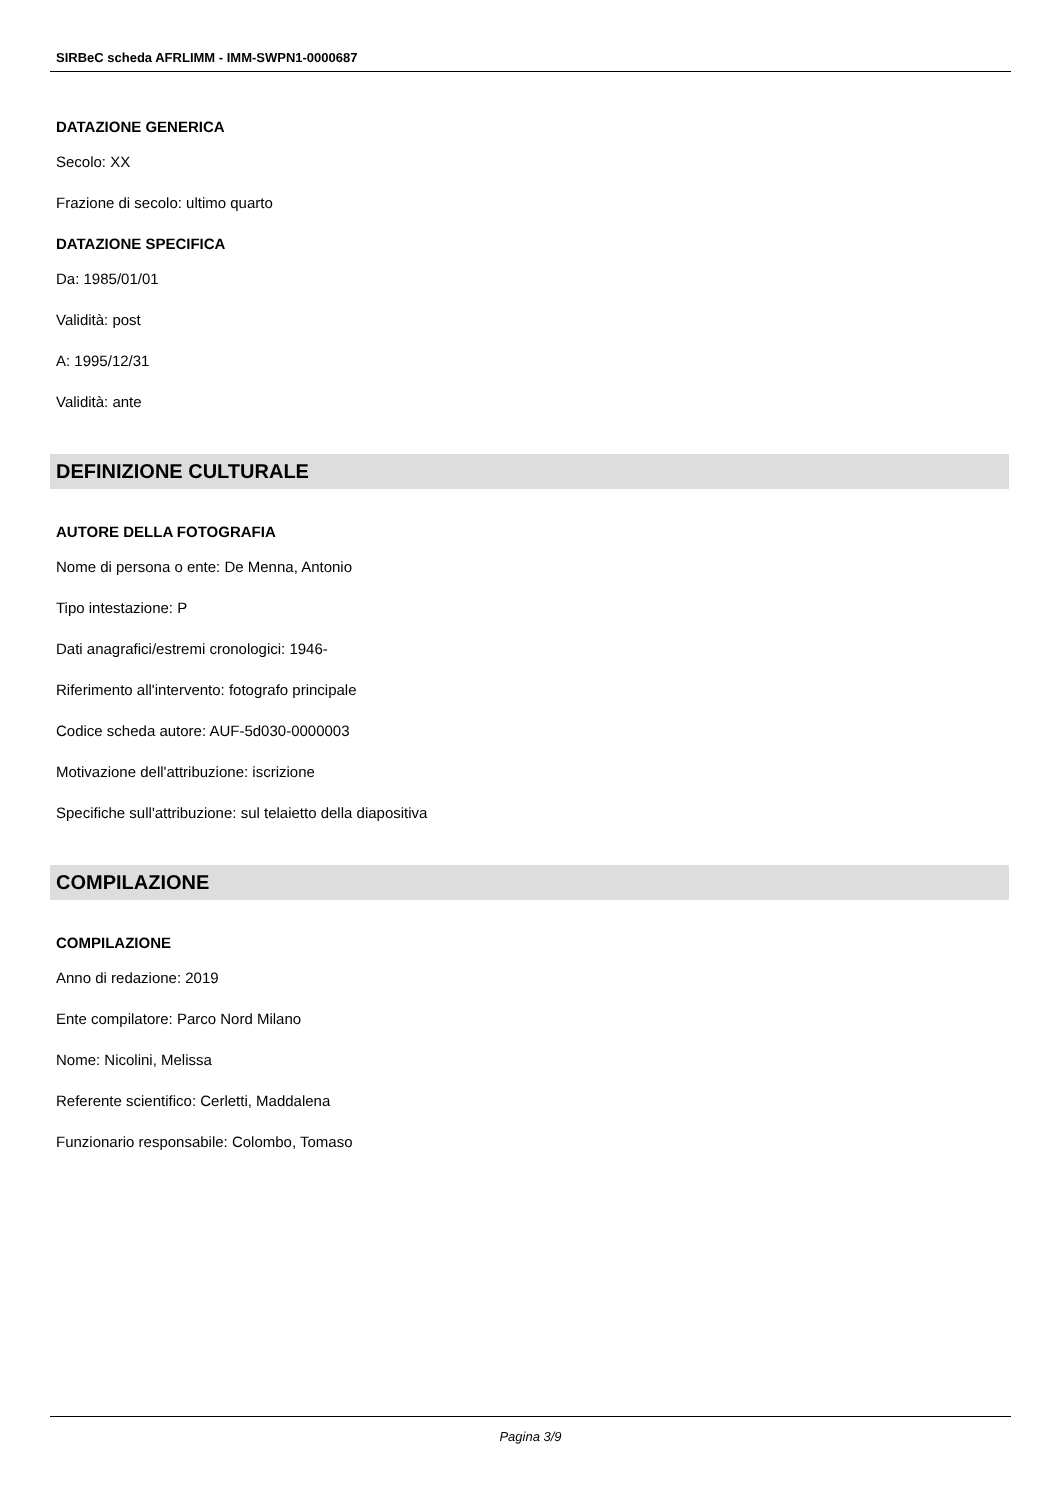SIRBeC scheda AFRLIMM - IMM-SWPN1-0000687
DATAZIONE GENERICA
Secolo: XX
Frazione di secolo: ultimo quarto
DATAZIONE SPECIFICA
Da: 1985/01/01
Validità: post
A: 1995/12/31
Validità: ante
DEFINIZIONE CULTURALE
AUTORE DELLA FOTOGRAFIA
Nome di persona o ente: De Menna, Antonio
Tipo intestazione: P
Dati anagrafici/estremi cronologici: 1946-
Riferimento all'intervento: fotografo principale
Codice scheda autore: AUF-5d030-0000003
Motivazione dell'attribuzione: iscrizione
Specifiche sull'attribuzione: sul telaietto della diapositiva
COMPILAZIONE
COMPILAZIONE
Anno di redazione: 2019
Ente compilatore: Parco Nord Milano
Nome: Nicolini, Melissa
Referente scientifico: Cerletti, Maddalena
Funzionario responsabile: Colombo, Tomaso
Pagina 3/9